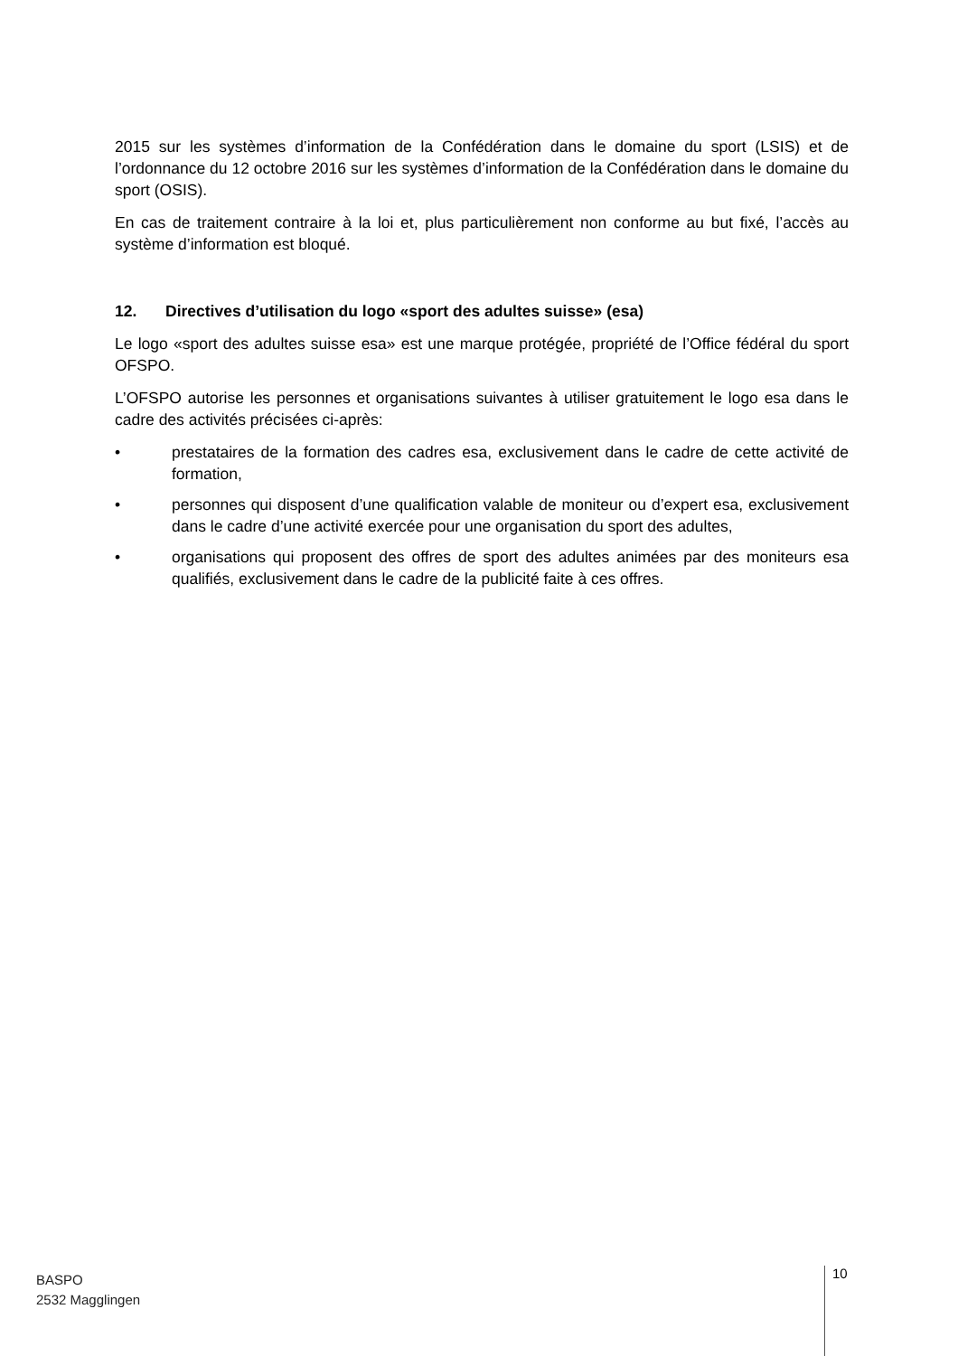2015 sur les systèmes d’information de la Confédération dans le domaine du sport (LSIS) et de l’ordonnance du 12 octobre 2016 sur les systèmes d’information de la Confédération dans le domaine du sport (OSIS).
En cas de traitement contraire à la loi et, plus particulièrement non conforme au but fixé, l’accès au système d’information est bloqué.
12. Directives d’utilisation du logo «sport des adultes suisse» (esa)
Le logo «sport des adultes suisse esa» est une marque protégée, propriété de l’Office fédéral du sport OFSPO.
L’OFSPO autorise les personnes et organisations suivantes à utiliser gratuitement le logo esa dans le cadre des activités précisées ci-après:
• prestataires de la formation des cadres esa, exclusivement dans le cadre de cette activité de formation,
• personnes qui disposent d’une qualification valable de moniteur ou d’expert esa, exclusivement dans le cadre d’une activité exercée pour une organisation du sport des adultes,
• organisations qui proposent des offres de sport des adultes animées par des moniteurs esa qualifiés, exclusivement dans le cadre de la publicité faite à ces offres.
BASPO
2532 Magglingen
10